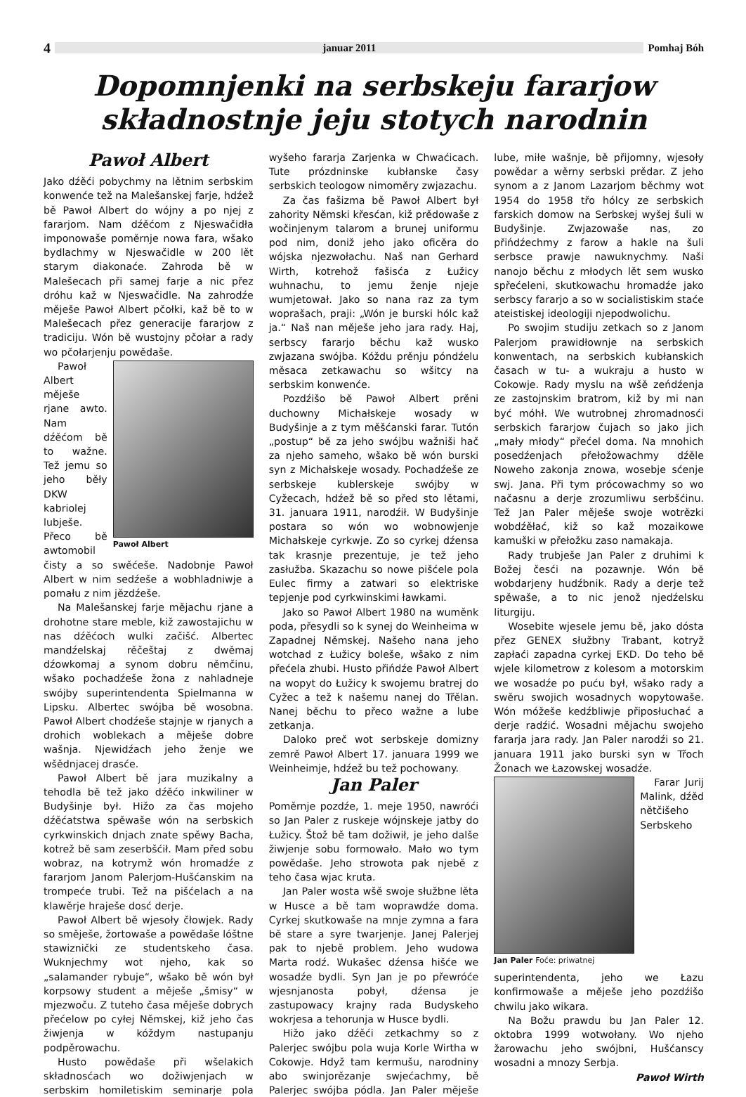4 januar 2011 Pomhaj Bóh
Dopomnjenki na serbskeju fararjow
składnostnje jeju stotych narodnin
Pawoł Albert
Jako dźěći pobychmy na lětnim serbskim konwenće tež na Malešanskej farje, hdźež bě Pawoł Albert do wójny a po njej z fararjom. Nam dźěćom z Njeswačidła imponowaše poměrnje nowa fara, wšako bydlachmy w Njeswačidle w 200 lět starym diakonaće. Zahroda bě w Malešecach při samej farje a nic přez dróhu kaž w Njeswačidle. Na zahrodźe měješe Pawoł Albert pčołki, kaž bě to w Malešecach přez generacije fararjow z tradiciju. Wón bě wustojny pčołar a rady wo pčołarjenju powědaše.
Pawoł Albert
Pawoł Albert měješe rjane awto. Nam dźěćom bě to wažne. Tež jemu so jeho běły DKW kabriolej lubješe. Přeco bě awtomobil čisty a so swěćeše. Nadobnje Pawoł Albert w nim sedźeše a wobhladniwje a pomału z nim jězdźeše.
Na Malešanskej farje mějachu rjane a drohotne stare meble, kiž zawostajichu w nas dźěćoch wulki začišć. Albertec mandźelskaj rěčeštaj z dwěmaj dźowkomaj a synom dobru němčinu, wšako pochadźeše žona z nahladneje swójby superintendenta Spielmanna w Lipsku. Albertec swójba bě wosobna. Pawoł Albert chodźeše stajnje w rjanych a drohich woblekach a měješe dobre wašnja. Njewidźach jeho ženje we wšědnjacej drasće.
Pawoł Albert bě jara muzikalny a tehodla bě tež jako dźěćo inkwiliner w Budyšinje był. Hižo za čas mojeho dźěćatstwa spěwaše wón na serbskich cyrkwinskich dnjach znate spěwy Bacha, kotrež bě sam zeserbšćił. Mam před sobu wobraz, na kotrymž wón hromadźe z fararjom Janom Palerjom-Hušćanskim na trompeće trubi. Tež na pišćelach a na klawěrje hraješe dosć derje.
Pawoł Albert bě wjesoły čłowjek. Rady so směješe, žortowaše a powědaše lóštne stawiznički ze studentskeho časa. Wuknjechmy wot njeho, kak so „salamander rybuje“, wšako bě wón był korpsowy student a měješe „šmisy“ w mjezwoču. Z tuteho časa měješe dobrych přećelow po cyłej Němskej, kiž jeho čas žiwjenja w kóždym nastupanju podpěrowachu.
Husto powědaše při wšelakich składnosćach wo dožiwjenjach w serbskim homiletiskim seminarje pola wyšeho fararja Zarjenka w Chwaćicach. Tute prózdninske kubłanske časy serbskich teologow nimoměry zwjazachu.
Za čas fašizma bě Pawoł Albert był zahority Němski křesćan, kiž prědowaše z wočinjenym talarom a brunej uniformu pod nim, doniž jeho jako oficěra do wójska njezwołachu. Naš nan Gerhard Wirth, kotrehož fašisća z Łužicy wuhnachu, to jemu ženje njeje wumjetował. Jako so nana raz za tym woprašach, praji: „Wón je burski hólc kaž ja.“ Naš nan měješe jeho jara rady. Haj, serbscy fararjo běchu kaž wusko zwjazana swójba. Kóždu prěnju póndźelu měsaca zetkawachu so wšitcy na serbskim konwenće.
Pozdźišo bě Pawoł Albert prěni duchowny Michałskeje wosady w Budyšinje a z tym měšćanski farar. Tutón „postup“ bě za jeho swójbu wažniši hač za njeho sameho, wšako bě wón burski syn z Michałskeje wosady. Pochadźeše ze serbskeje kublerskeje swójby w Cyžecach, hdźež bě so před sto lětami, 31. januara 1911, narodźił. W Budyšinje postara so wón wo wobnowjenje Michałskeje cyrkwje. Zo so cyrkej dźensa tak krasnje prezentuje, je tež jeho zasłužba. Skazachu so nowe pišćele pola Eulec firmy a zatwari so elektriske tepjenje pod cyrkwinskimi ławkami.
Jako so Pawoł Albert 1980 na wuměnk poda, přesydli so k synej do Weinheima w Zapadnej Němskej. Našeho nana jeho wotchad z Łužicy boleše, wšako z nim přećela zhubi. Husto přińdźe Pawoł Albert na wopyt do Łužicy k swojemu bratrej do Cyžec a tež k našemu nanej do Třělan. Nanej běchu to přeco wažne a lube zetkanja.
Daloko preč wot serbskeje domizny zemrě Pawoł Albert 17. januara 1999 we Weinheimje, hdźež bu tež pochowany.
Jan Paler
Poměrnje pozdźe, 1. meje 1950, nawróći so Jan Paler z ruskeje wójnskeje jatby do Łužicy. Štož bě tam dožiwił, je jeho dalše žiwjenje sobu formowało. Mało wo tym powědaše. Jeho strowota pak njebě z teho časa wjac kruta.
Jan Paler wosta wšě swoje słužbne lěta w Husce a bě tam woprawdźe doma. Cyrkej skutkowaše na mnje zymna a fara bě stare a syre twarjenje. Janej Palerjej pak to njebě problem. Jeho wudowa Marta rodź. Wukašec dźensa hišće we wosadźe bydli. Syn Jan je po přewróće wjesnjanosta pobył, dźensa je zastupowacy krajny rada Budyskeho wokrjesa a tehorunja w Husce bydli.
Hižo jako dźěći zetkachmy so z Palerjec swójbu pola wuja Korle Wirtha w Cokowje. Hdyž tam kermušu, narodniny abo swinjorězanje swjećachmy, bě Palerjec swójba pódla. Jan Paler měješe lube, miłe wašnje, bě přijomny, wjesoły powědar a wěrny serbski prědar. Z jeho synom a z Janom Lazarjom běchmy wot 1954 do 1958 třo hólcy ze serbskich farskich domow na Serbskej wyšej šuli w Budyšinje. Zwjazowaše nas, zo přińdźechmy z farow a hakle na šuli serbsce prawje nawuknychmy. Naši nanojo běchu z młodych lět sem wusko spřećeleni, skutkowachu hromadźe jako serbscy fararjo a so w socialistiskim staće ateistiskej ideologiji njepodwolichu.
Po swojim studiju zetkach so z Janom Palerjom prawidłownje na serbskich konwentach, na serbskich kubłanskich časach w tu- a wukraju a husto w Cokowje. Rady myslu na wšě zeńdźenja ze zastojnskim bratrom, kiž by mi nan być móhł. We wutrobnej zhromadnosći serbskich fararjow čujach so jako jich „mały młody“ přećel doma. Na mnohich posedźenjach přełožowachmy dźěle Noweho zakonja znowa, wosebje sćenje swj. Jana. Při tym prócowachmy so wo načasnu a derje zrozumliwu serbšćinu. Tež Jan Paler měješe swoje wotrězki wobdźěłać, kiž so kaž mozaikowe kamuški w přełožku zaso namakaja.
Rady trubješe Jan Paler z druhimi k Božej česći na pozawnje. Wón bě wobdarjeny hudźbnik. Rady a derje tež spěwaše, a to nic jenož njedźelsku liturgiju.
Wosebite wjesele jemu bě, jako dósta přez GENEX słužbny Trabant, kotryž zapłaći zapadna cyrkej EKD. Do teho bě wjele kilometrow z kolesom a motorskim we wosadźe po puću był, wšako rady a swěru swojich wosadnych wopytowaše. Wón móžeše kedźbliwje připosłuchać a derje radźić. Wosadni mějachu swojeho fararja jara rady. Jan Paler narodźi so 21. januara 1911 jako burski syn w Třoch Žonach we Łazowskej wosadźe.
Jan Paler Foće: priwatnej
Farar Jurij Malink, dźěd nětčišeho Serbskeho superintendenta, jeho we Łazu konfirmowaše a měješe jeho pozdźišo chwilu jako wikara.
Na Božu prawdu bu Jan Paler 12. oktobra 1999 wotwołany. Wo njeho žarowachu jeho swójbni, Hušćanscy wosadni a mnozy Serbja.
Pawoł Wirth